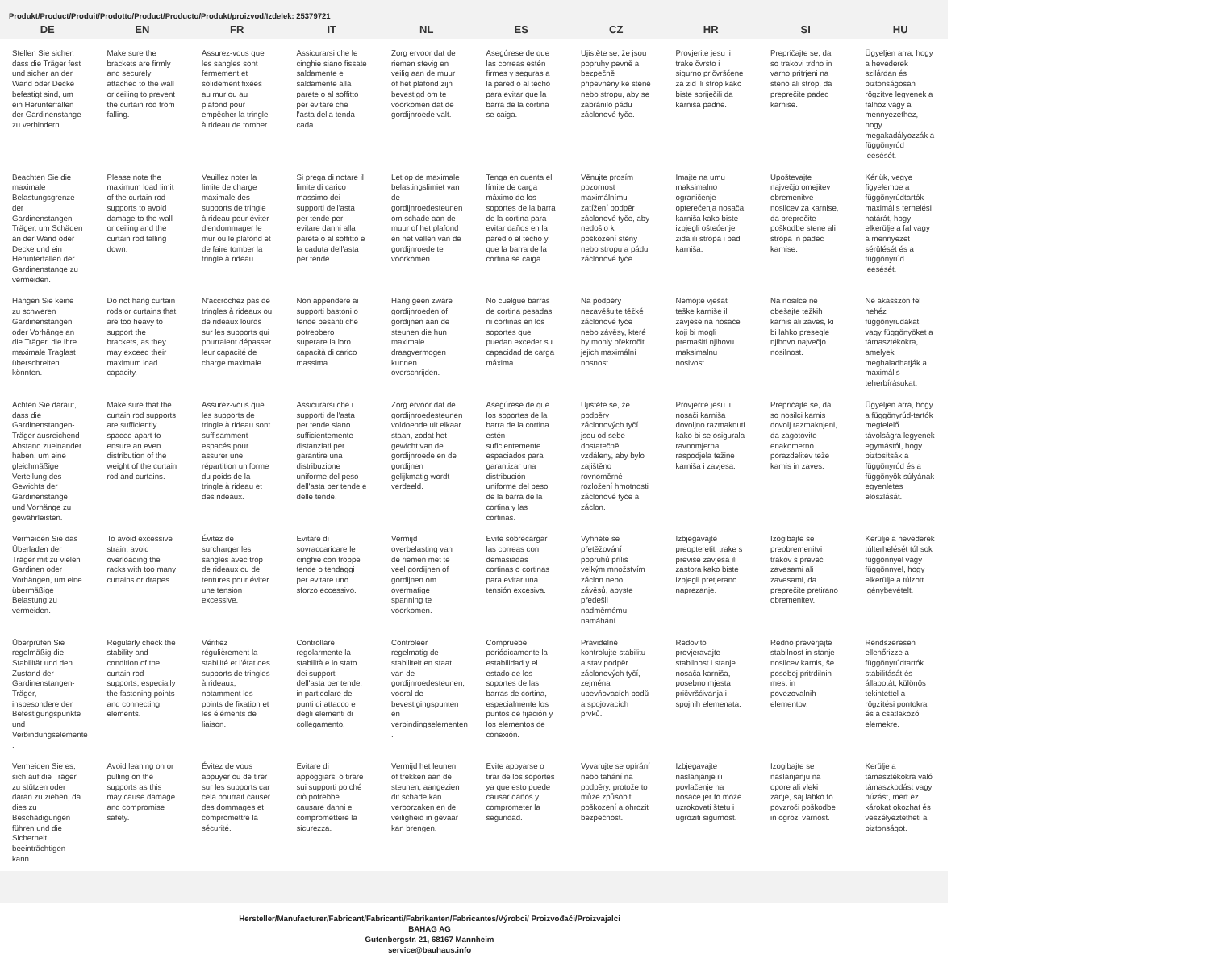Produkt/Product/Produit/Prodotto/Product/Producto/Produkt/proizvod/Izdelek: 25379721
| DE | EN | FR | IT | NL | ES | CZ | HR | SI | HU |
| --- | --- | --- | --- | --- | --- | --- | --- | --- | --- |
| Stellen Sie sicher, dass die Träger fest und sicher an der Wand oder Decke befestigt sind, um ein Herunterfallen der Gardinenstange zu verhindern. | Make sure the brackets are firmly and securely attached to the wall or ceiling to prevent the curtain rod from falling. | Assurez-vous que les sangles sont fermement et solidement fixées au mur ou au plafond pour empêcher la tringle à rideau de tomber. | Assicurarsi che le cinghie siano fissate saldamente e saldamente alla parete o al soffitto per evitare che l'asta della tenda cada. | Zorg ervoor dat de riemen stevig en veilig aan de muur of het plafond zijn bevestigd om te voorkomen dat de gordijnroede valt. | Asegúrese de que las correas estén firmes y seguras a la pared o al techo para evitar que la barra de la cortina se caiga. | Ujistěte se, že jsou popruhy pevně a bezpečně připevněny ke stěně nebo stropu, aby se zabránilo pádu záclonové tyče. | Provjerite jesu li trake čvrsto i sigurno pričvršćene za zid ili strop kako biste spriječili da karniša padne. | Prepričajte se, da so trakovi trdno in varno pritrjeni na steno ali strop, da preprečite padec karnise. | Ügyeljen arra, hogy a hevederek szilárdan és biztonságosan rögzítve legyenek a falhoz vagy a mennyezethez, hogy megakadályozzák a függönyrúd leesését. |
| Beachten Sie die maximale Belastungsgrenze der Gardinenstangen-Träger, um Schäden an der Wand oder Decke und ein Herunterfallen der Gardinenstange zu vermeiden. | Please note the maximum load limit of the curtain rod supports to avoid damage to the wall or ceiling and the curtain rod falling down. | Veuillez noter la limite de charge maximale des supports de tringle à rideau pour éviter d'endommager le mur ou le plafond et de faire tomber la tringle à rideau. | Si prega di notare il limite di carico massimo dei supporti dell'asta per tende per evitare danni alla parete o al soffitto e la caduta dell'asta per tende. | Let op de maximale belastingslimiet van de gordijnroedesteunen om schade aan de muur of het plafond en het vallen van de gordijnroede te voorkomen. | Tenga en cuenta el límite de carga máximo de los soportes de la barra de la cortina para evitar daños en la pared o el techo y que la barra de la cortina se caiga. | Věnujte prosím pozornost maximálnímu zatížení podpěr záclonové tyče, aby nedošlo k poškození stěny nebo stropu a pádu záclonové tyče. | Imajte na umu maksimalno ograničenje opterećenja nosača karniša kako biste izbjegli oštećenje zida ili stropa i pad karniša. | Upoštevajte največjo omejitev obremenitve nosilcev za karnise, da preprečite poškodbe stene ali stropa in padec karnise. | Kérjük, vegye figyelembe a függönyrúdtartók maximális terhelési határát, hogy elkerülje a fal vagy a mennyezet sérülését és a függönyrúd leesését. |
| Hängen Sie keine zu schweren Gardinenstangen oder Vorhänge an die Träger, die ihre maximale Traglast überschreiten könnten. | Do not hang curtain rods or curtains that are too heavy to support the brackets, as they may exceed their maximum load capacity. | N'accrochez pas de tringles à rideaux ou de rideaux lourds sur les supports qui pourraient dépasser leur capacité de charge maximale. | Non appendere ai supporti bastoni o tende pesanti che potrebbero superare la loro capacità di carico massima. | Hang geen zware gordijnroeden of gordijnen aan de steunen die hun maximale draagvermogen kunnen overschrijden. | No cuelgue barras de cortina pesadas ni cortinas en los soportes que puedan exceder su capacidad de carga máxima. | Na podpěry nezavěšujte těžké záclonové tyče nebo závěsy, které by mohly překročit jejich maximální nosnost. | Nemojte vješati teške karniše ili zavjese na nosače koji bi mogli premašiti njihovu maksimalnu nosivost. | Na nosilce ne obešajte težkih karnis ali zaves, ki bi lahko presegle njihovo največjo nosilnost. | Ne akasszon fel nehéz függönyrudakat vagy függönyöket a támasztékokra, amelyek meghaladhatják a maximális teherbírásukat. |
| Achten Sie darauf, dass die Gardinenstangen-Träger ausreichend Abstand zueinander haben, um eine gleichmäßige Verteilung des Gewichts der Gardinenstange und Vorhänge zu gewährleisten. | Make sure that the curtain rod supports are sufficiently spaced apart to ensure an even distribution of the weight of the curtain rod and curtains. | Assurez-vous que les supports de tringle à rideau sont suffisamment espacés pour assurer une répartition uniforme du poids de la tringle à rideau et des rideaux. | Assicurarsi che i supporti dell'asta per tende siano sufficientemente distanziati per garantire una distribuzione uniforme del peso dell'asta per tende e delle tende. | Zorg ervoor dat de gordijnroedesteunen voldoende uit elkaar staan, zodat het gewicht van de gordijnroede en de gordijnen gelijkmatig wordt verdeeld. | Asegúrese de que los soportes de la barra de la cortina estén suficientemente espaciados para garantizar una distribución uniforme del peso de la barra de la cortina y las cortinas. | Ujistěte se, že podpěry záclonových tyčí jsou od sebe dostatečně vzdáleny, aby bylo zajištěno rovnoměrné rozložení hmotnosti záclonové tyče a záclon. | Provjerite jesu li nosači karniša dovoljno razmaknuti kako bi se osigurala ravnomjerna raspodjela težine karniša i zavjesa. | Prepričajte se, da so nosilci karnis dovolj razmaknjeni, da zagotovite enakomerno porazdelitev teže karnis in zaves. | Ügyeljen arra, hogy a függönyrúd-tartók megfelelő távolságra legyenek egymástól, hogy biztosítsák a függönyrúd és a függönyök súlyának egyenletes eloszlását. |
| Vermeiden Sie das Überladen der Träger mit zu vielen Gardinen oder Vorhängen, um eine übermäßige Belastung zu vermeiden. | To avoid excessive strain, avoid overloading the racks with too many curtains or drapes. | Évitez de surcharger les sangles avec trop de rideaux ou de tentures pour éviter une tension excessive. | Evitare di sovraccaricare le cinghie con troppe tende o tendaggi per evitare uno sforzo eccessivo. | Vermijd overbelasting van de riemen met te veel gordijnen of gordijnen om overmatige spanning te voorkomen. | Evite sobrecargar las correas con demasiadas cortinas o cortinas para evitar una tensión excesiva. | Vyhněte se přetěžování popruhů příliš velkým množstvím záclon nebo závěsů, abyste předešli nadměrnému namáhání. | Izbjegavajte preopteretiti trake s previše zavjesa ili zastora kako biste izbjegli pretjerano naprezanje. | Izogibajte se preobremenitvi trakov s preveč zavesami ali zavesami, da preprečite pretirano obremenitev. | Kerülje a hevederek túlterhelését túl sok függönnyel vagy függönnyel, hogy elkerülje a túlzott igénybevételt. |
| Überprüfen Sie regelmäßig die Stabilität und den Zustand der Gardinenstangen-Träger, insbesondere der Befestigungspunkte und Verbindungselemente . | Regularly check the stability and condition of the curtain rod supports, especially the fastening points and connecting elements. | Vérifiez régulièrement la stabilité et l'état des supports de tringles à rideaux, notamment les points de fixation et les éléments de liaison. | Controllare regolarmente la stabilità e lo stato dei supporti dell'asta per tende, in particolare dei punti di attacco e degli elementi di collegamento. | Controleer regelmatig de stabiliteit en staat van de gordijnroedesteunen, vooral de bevestigingspunten en verbindingselementen . | Compruebe periódicamente la estabilidad y el estado de los soportes de las barras de cortina, especialmente los puntos de fijación y los elementos de conexión. | Pravidelně kontrolujte stabilitu a stav podpěr záclonových tyčí, zejména upevňovacích bodů a spojovacích prvků. | Redovito provjeravajte stabilnost i stanje nosača karniša, posebno mjesta pričvršćivanja i spojnih elemenata. | Redno preverjajte stabilnost in stanje nosilcev karnis, še posebej pritrdilnih mest in povezovalnih elementov. | Rendszeresen ellenőrizze a függönyrúdtartók stabilitását és állapotát, különös tekintettel a rögzítési pontokra és a csatlakozó elemekre. |
| Vermeiden Sie es, sich auf die Träger zu stützen oder daran zu ziehen, da dies zu Beschädigungen führen und die Sicherheit beeinträchtigen kann. | Avoid leaning on or pulling on the supports as this may cause damage and compromise safety. | Évitez de vous appuyer ou de tirer sur les supports car cela pourrait causer des dommages et compromettre la sécurité. | Evitare di appoggiarsi o tirare sui supporti poiché ciò potrebbe causare danni e compromettere la sicurezza. | Vermijd het leunen of trekken aan de steunen, aangezien dit schade kan veroorzaken en de veiligheid in gevaar kan brengen. | Evite apoyarse o tirar de los soportes ya que esto puede causar daños y comprometer la seguridad. | Vyvarujte se opírání nebo tahání na podpěry, protože to může způsobit poškození a ohrozit bezpečnost. | Izbjegavajte naslanjanje ili povlačenje na nosače jer to može uzrokovati štetu i ugroziti sigurnost. | Izogibajte se naslanjanju na opore ali vleki zanje, saj lahko to povzroči poškodbe in ogrozi varnost. | Kerülje a támasztékokra való támaszkodást vagy húzást, mert ez károkat okozhat és veszélyeztetheti a biztonságot. |
Hersteller/Manufacturer/Fabricant/Fabricanti/Fabrikanten/Fabricantes/Výrobci/ Proizvođači/Proizvajalci
BAHAG AG
Gutenbergstr. 21, 68167 Mannheim
service@bauhaus.info